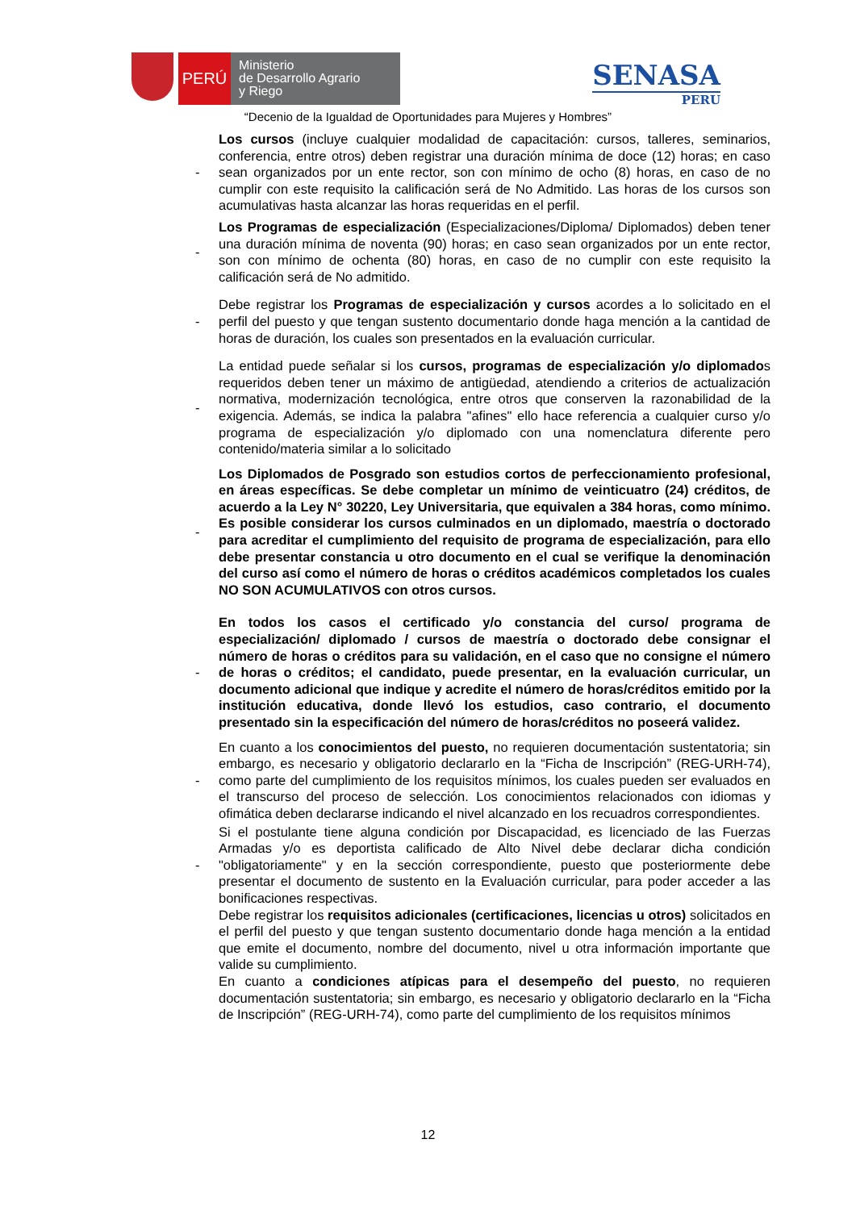PERÚ
Ministerio
de Desarrollo Agrario
y Riego
SENASA
PERU
“Decenio de la Igualdad de Oportunidades para Mujeres y Hombres”
- Los cursos (incluye cualquier modalidad de capacitación: cursos, talleres, seminarios, conferencia, entre otros) deben registrar una duración mínima de doce (12) horas; en caso sean organizados por un ente rector, son con mínimo de ocho (8) horas, en caso de no cumplir con este requisito la calificación será de No Admitido. Las horas de los cursos son acumulativas hasta alcanzar las horas requeridas en el perfil.
- Los Programas de especialización (Especializaciones/Diploma/ Diplomados) deben tener una duración mínima de noventa (90) horas; en caso sean organizados por un ente rector, son con mínimo de ochenta (80) horas, en caso de no cumplir con este requisito la calificación será de No admitido.
- Debe registrar los Programas de especialización y cursos acordes a lo solicitado en el perfil del puesto y que tengan sustento documentario donde haga mención a la cantidad de horas de duración, los cuales son presentados en la evaluación curricular.
- La entidad puede señalar si los cursos, programas de especialización y/o diplomados requeridos deben tener un máximo de antigüedad, atendiendo a criterios de actualización normativa, modernización tecnológica, entre otros que conserven la razonabilidad de la exigencia. Además, se indica la palabra "afines" ello hace referencia a cualquier curso y/o programa de especialización y/o diplomado con una nomenclatura diferente pero contenido/materia similar a lo solicitado
- Los Diplomados de Posgrado son estudios cortos de perfeccionamiento profesional, en áreas específicas. Se debe completar un mínimo de veinticuatro (24) créditos, de acuerdo a la Ley N° 30220, Ley Universitaria, que equivalen a 384 horas, como mínimo. Es posible considerar los cursos culminados en un diplomado, maestría o doctorado para acreditar el cumplimiento del requisito de programa de especialización, para ello debe presentar constancia u otro documento en el cual se verifique la denominación del curso así como el número de horas o créditos académicos completados los cuales NO SON ACUMULATIVOS con otros cursos.
- En todos los casos el certificado y/o constancia del curso/ programa de especialización/ diplomado / cursos de maestría o doctorado debe consignar el número de horas o créditos para su validación, en el caso que no consigne el número de horas o créditos; el candidato, puede presentar, en la evaluación curricular, un documento adicional que indique y acredite el número de horas/créditos emitido por la institución educativa, donde llevó los estudios, caso contrario, el documento presentado sin la especificación del número de horas/créditos no poseerá validez.
- En cuanto a los conocimientos del puesto, no requieren documentación sustentatoria; sin embargo, es necesario y obligatorio declararlo en la “Ficha de Inscripción” (REG-URH-74), como parte del cumplimiento de los requisitos mínimos, los cuales pueden ser evaluados en el transcurso del proceso de selección. Los conocimientos relacionados con idiomas y ofimática deben declararse indicando el nivel alcanzado en los recuadros correspondientes.
- Si el postulante tiene alguna condición por Discapacidad, es licenciado de las Fuerzas Armadas y/o es deportista calificado de Alto Nivel debe declarar dicha condición "obligatoriamente" y en la sección correspondiente, puesto que posteriormente debe presentar el documento de sustento en la Evaluación curricular, para poder acceder a las bonificaciones respectivas.
Debe registrar los requisitos adicionales (certificaciones, licencias u otros) solicitados en el perfil del puesto y que tengan sustento documentario donde haga mención a la entidad que emite el documento, nombre del documento, nivel u otra información importante que valide su cumplimiento.
En cuanto a condiciones atípicas para el desempeño del puesto, no requieren documentación sustentatoria; sin embargo, es necesario y obligatorio declararlo en la “Ficha de Inscripción” (REG-URH-74), como parte del cumplimiento de los requisitos mínimos
12